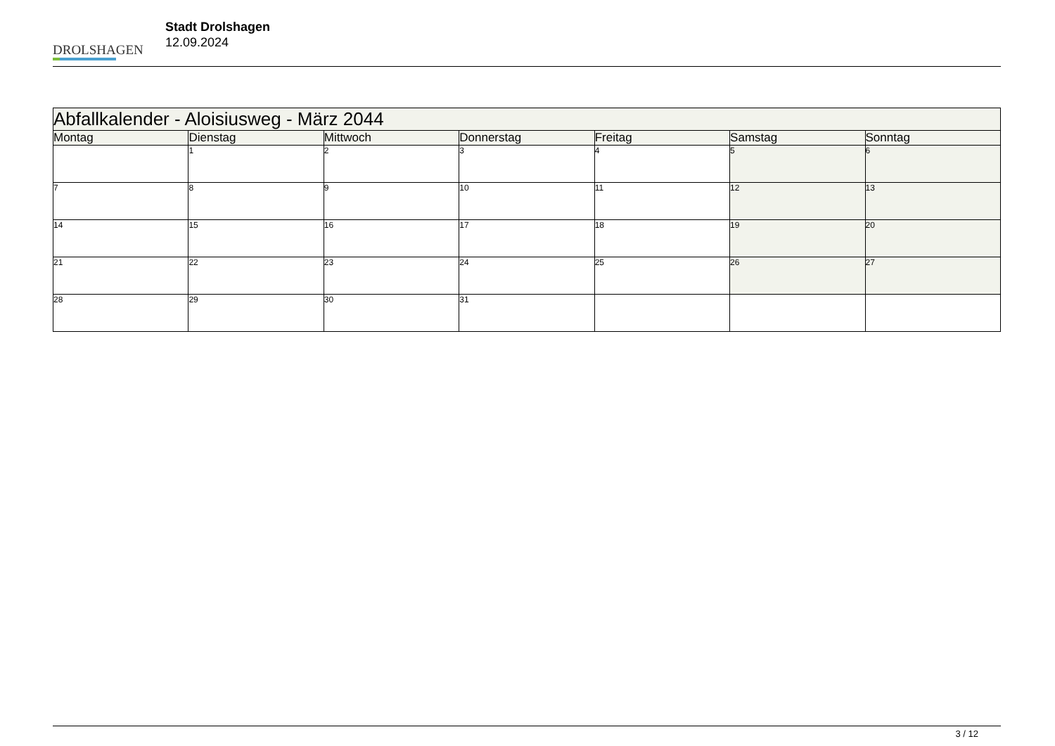DROLSHAGEN
Stadt Drolshagen
12.09.2024
| Abfallkalender - Aloisiusweg - März 2044 | | | | | | |
| --- | --- | --- | --- | --- | --- | --- |
| Montag | Dienstag | Mittwoch | Donnerstag | Freitag | Samstag | Sonntag |
| | 1 | 2 | 3 | 4 | 5 | 6 |
| 7 | 8 | 9 | 10 | 11 | 12 | 13 |
| 14 | 15 | 16 | 17 | 18 | 19 | 20 |
| 21 | 22 | 23 | 24 | 25 | 26 | 27 |
| 28 | 29 | 30 | 31 | | | |
3 / 12